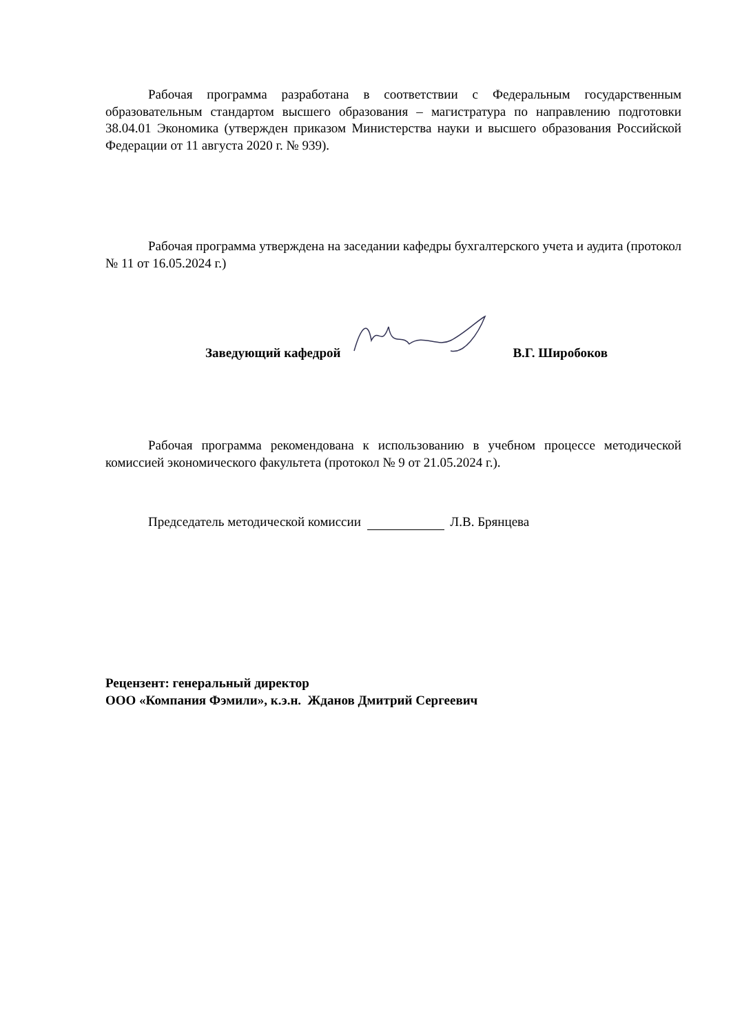Рабочая программа разработана в соответствии с Федеральным государственным образовательным стандартом высшего образования – магистратура по направлению подготовки 38.04.01 Экономика (утвержден приказом Министерства науки и высшего образования Российской Федерации от 11 августа 2020 г. № 939).
Рабочая программа утверждена на заседании кафедры бухгалтерского учета и аудита (протокол № 11 от 16.05.2024 г.)
Заведующий кафедрой В.Г. Широбоков
Рабочая программа рекомендована к использованию в учебном процессе методической комиссией экономического факультета (протокол № 9 от 21.05.2024 г.).
Председатель методической комиссии Л.В. Брянцева
Рецензент: генеральный директор
ООО «Компания Фэмили», к.э.н. Жданов Дмитрий Сергеевич